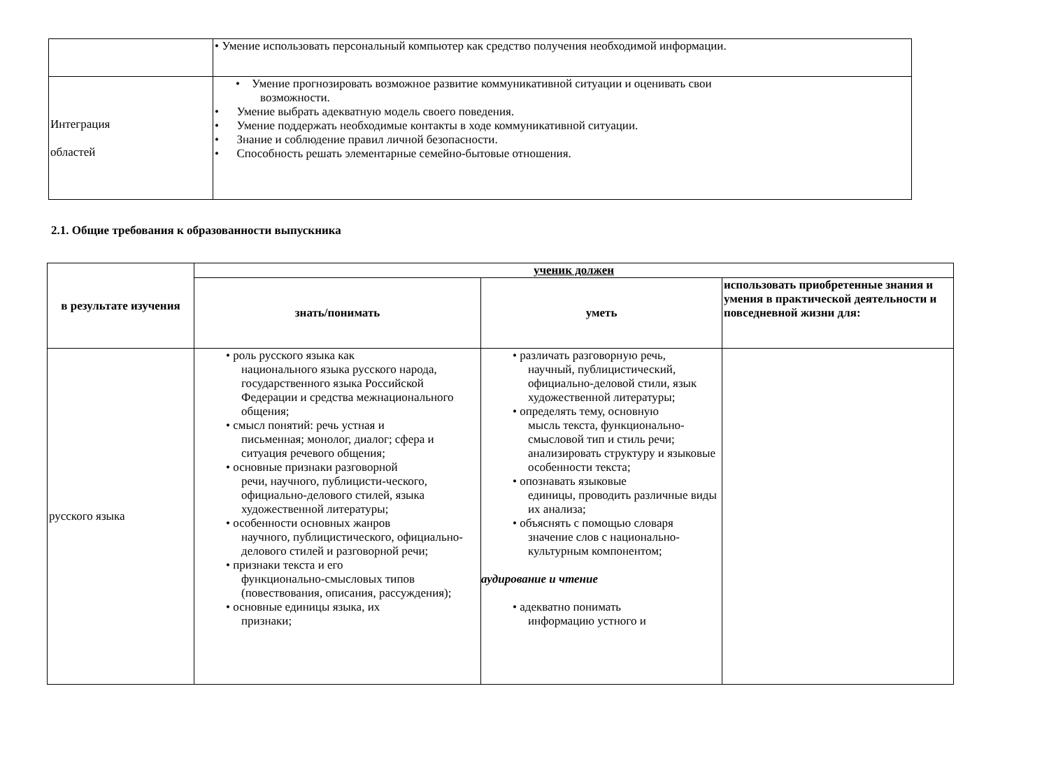| | • Умение использовать персональный компьютер как средство получения необходимой информации. |
| Интеграция областей | • Умение прогнозировать возможное развитие коммуникативной ситуации и оценивать свои возможности. • Умение выбрать адекватную модель своего поведения. • Умение поддержать необходимые контакты в ходе коммуникативной ситуации. • Знание и соблюдение правил личной безопасности. • Способность решать элементарные семейно-бытовые отношения. |
2.1. Общие требования к образованности выпускника
| в результате изучения | ученик должен | | |
| --- | --- | --- | --- |
| | знать/понимать | уметь | использовать приобретенные знания и умения в практической деятельности и повседневной жизни для: |
| русского языка | • роль русского языка как национального языка русского народа, государственного языка Российской Федерации и средства межнационального общения; • смысл понятий: речь устная и письменная; монолог, диалог; сфера и ситуация речевого общения; • основные признаки разговорной речи, научного, публицисти-ческого, официально-делового стилей, языка художественной литературы; • особенности основных жанров научного, публицистического, официально-делового стилей и разговорной речи; • признаки текста и его функционально-смысловых типов (повествования, описания, рассуждения); • основные единицы языка, их признаки; | • различать разговорную речь, научный, публицистический, официально-деловой стили, язык художественной литературы; • определять тему, основную мысль текста, функционально-смысловой тип и стиль речи; анализировать структуру и языковые особенности текста; • опознавать языковые единицы, проводить различные виды их анализа; • объяснять с помощью словаря значение слов с национально-культурным компонентом; аудирование и чтение • адекватно понимать информацию устного и | |